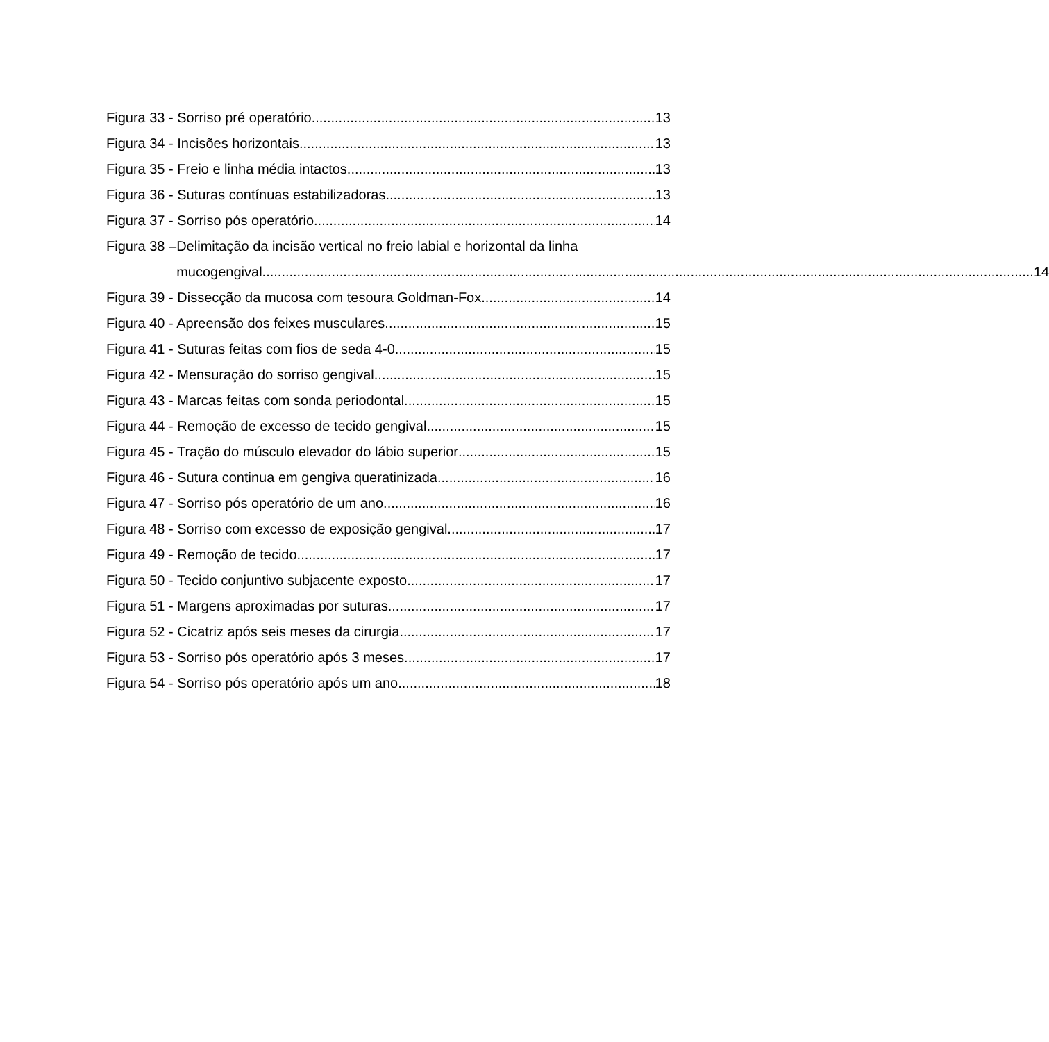Figura 33 - Sorriso pré operatório 13
Figura 34 - Incisões horizontais 13
Figura 35 - Freio e linha média intactos 13
Figura 36 - Suturas contínuas estabilizadoras 13
Figura 37 - Sorriso pós operatório 14
Figura 38 – Delimitação da incisão vertical no freio labial e horizontal da linha
mucogengival 14
Figura 39 - Dissecção da mucosa com tesoura Goldman-Fox 14
Figura 40 - Apreensão dos feixes musculares 15
Figura 41 - Suturas feitas com fios de seda 4-0 15
Figura 42 - Mensuração do sorriso gengival 15
Figura 43 - Marcas feitas com sonda periodontal 15
Figura 44 - Remoção de excesso de tecido gengival 15
Figura 45 - Tração do músculo elevador do lábio superior 15
Figura 46 - Sutura continua em gengiva queratinizada 16
Figura 47 - Sorriso pós operatório de um ano 16
Figura 48 - Sorriso com excesso de exposição gengival 17
Figura 49 - Remoção de tecido 17
Figura 50 - Tecido conjuntivo subjacente exposto 17
Figura 51 - Margens aproximadas por suturas 17
Figura 52 - Cicatriz após seis meses da cirurgia 17
Figura 53 - Sorriso pós operatório após 3 meses 17
Figura 54 - Sorriso pós operatório após um ano 18